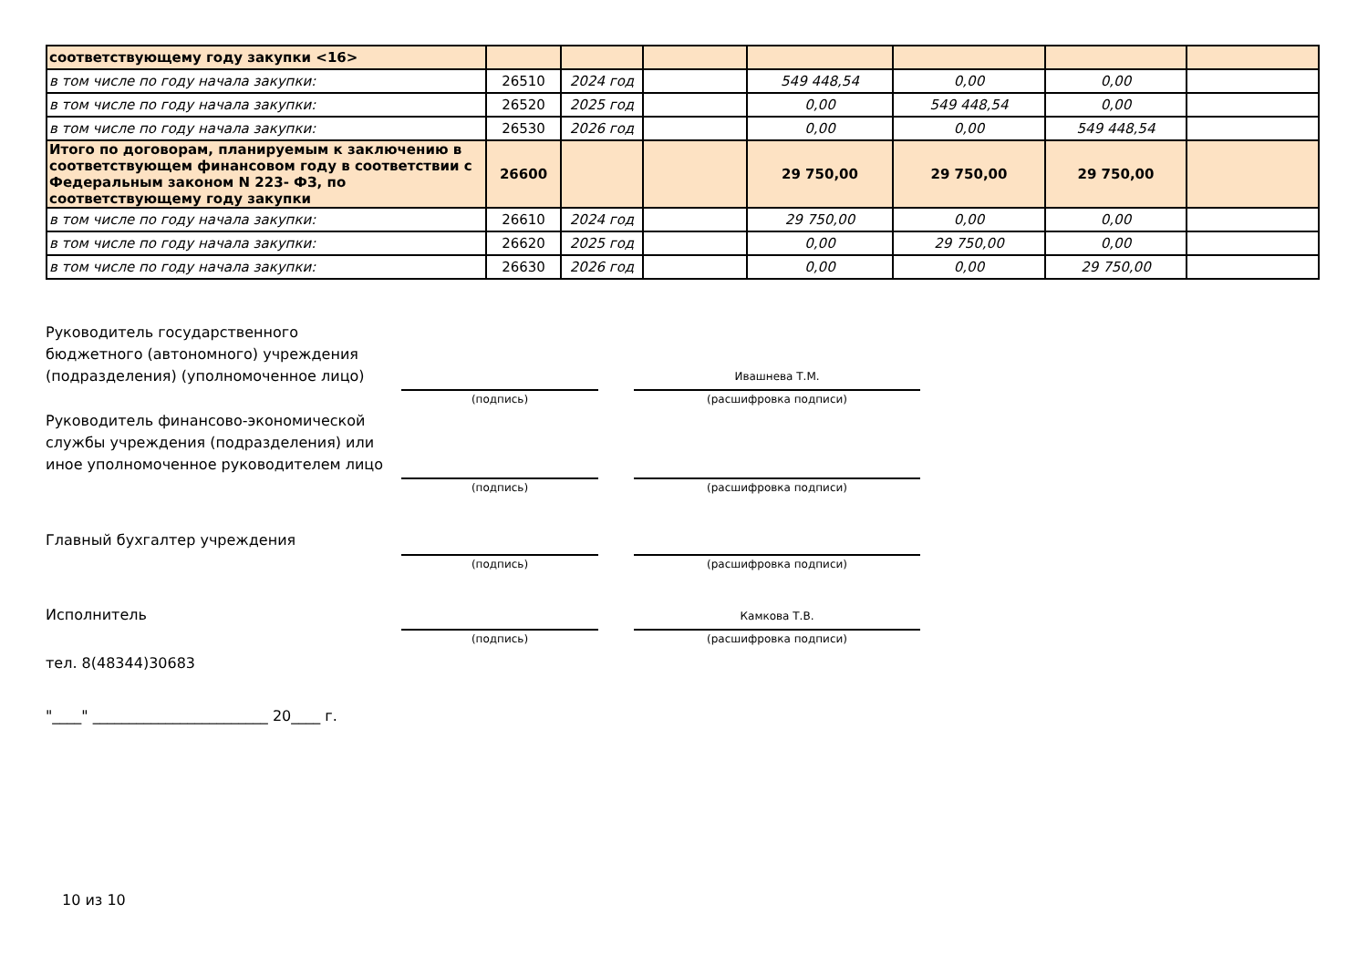| соответствующему году закупки <16> | | | | | | | |
| в том числе по году начала закупки: | 26510 | 2024 год | | 549 448,54 | 0,00 | 0,00 | |
| в том числе по году начала закупки: | 26520 | 2025 год | | 0,00 | 549 448,54 | 0,00 | |
| в том числе по году начала закупки: | 26530 | 2026 год | | 0,00 | 0,00 | 549 448,54 | |
| Итого по договорам, планируемым к заключению в соответствующем финансовом году в соответствии с Федеральным законом N 223- ФЗ, по соответствующему году закупки | 26600 | | | 29 750,00 | 29 750,00 | 29 750,00 | |
| в том числе по году начала закупки: | 26610 | 2024 год | | 29 750,00 | 0,00 | 0,00 | |
| в том числе по году начала закупки: | 26620 | 2025 год | | 0,00 | 29 750,00 | 0,00 | |
| в том числе по году начала закупки: | 26630 | 2026 год | | 0,00 | 0,00 | 29 750,00 | |
Руководитель государственного
бюджетного (автономного) учреждения
(подразделения) (уполномоченное лицо)
Ивашнева Т.М.
(подпись) (расшифровка подписи)
Руководитель финансово-экономической
службы учреждения (подразделения) или
иное уполномоченное руководителем лицо
(подпись) (расшифровка подписи)
Главный бухгалтер учреждения
(подпись) (расшифровка подписи)
Исполнитель Камкова Т.В.
(подпись) (расшифровка подписи)
тел. 8(48344)30683
"____" ________________________ 20____ г.
10 из 10